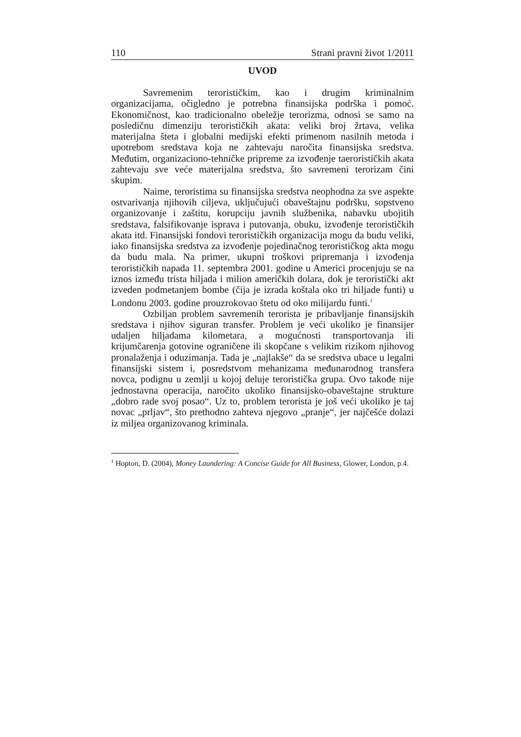110 Strani pravni život 1/2011
UVOD
Savremenim terorističkim, kao i drugim kriminalnim organizacijama, očigledno je potrebna finansijska podrška i pomoć. Ekonomičnost, kao tradicionalno obeležje terorizma, odnosi se samo na posledičnu dimenziju terorističkih akata: veliki broj žrtava, velika materijalna šteta i globalni medijski efekti primenom nasilnih metoda i upotrebom sredstava koja ne zahtevaju naročita finansijska sredstva. Međutim, organizaciono-tehničke pripreme za izvođenje taerorističkih akata zahtevaju sve veće materijalna sredstva, što savremeni terorizam čini skupim.
Naime, teroristima su finansijska sredstva neophodna za sve aspekte ostvarivanja njihovih ciljeva, uključujući obaveštajnu podršku, sopstveno organizovanje i zaštitu, korupciju javnih službenika, nabavku ubojitih sredstava, falsifikovanje isprava i putovanja, obuku, izvođenje terorističkih akata itd. Finansijski fondovi terorističkih organizacija mogu da budu veliki, iako finansijska sredstva za izvođenje pojedinačnog terorističkog akta mogu da budu mala. Na primer, ukupni troškovi pripremanja i izvođenja terorističkih napada 11. septembra 2001. godine u Americi procenjuju se na iznos između trista hiljada i milion američkih dolara, dok je teroristički akt izveden podmetanjem bombe (čija je izrada koštala oko tri hiljade funti) u Londonu 2003. godine prouzrokovao štetu od oko milijardu funti.<sup>1</sup>
Ozbiljan problem savremenih terorista je pribavljanje finansijskih sredstava i njihov siguran transfer. Problem je veći ukoliko je finansijer udaljen hiljadama kilometara, a mogućnosti transportovanja ili krijumčarenja gotovine ograničene ili skopčane s velikim rizikom njihovog pronalaženja i oduzimanja. Tada je „najlakše“ da se sredstva ubace u legalni finansijski sistem i, posredstvom mehanizama međunarodnog transfera novca, podignu u zemlji u kojoj deluje teroristička grupa. Ovo takođe nije jednostavna operacija, naročito ukoliko finansijsko-obaveštajne strukture „dobro rade svoj posao“. Uz to, problem terorista je još veći ukoliko je taj novac „prljav“, što prethodno zahteva njegovo „pranje“, jer najčešće dolazi iz miljea organizovanog kriminala.
<sup>1</sup> Hopton, D. (2004), Money Laundering: A Concise Guide for All Business, Glower, London, p.4.